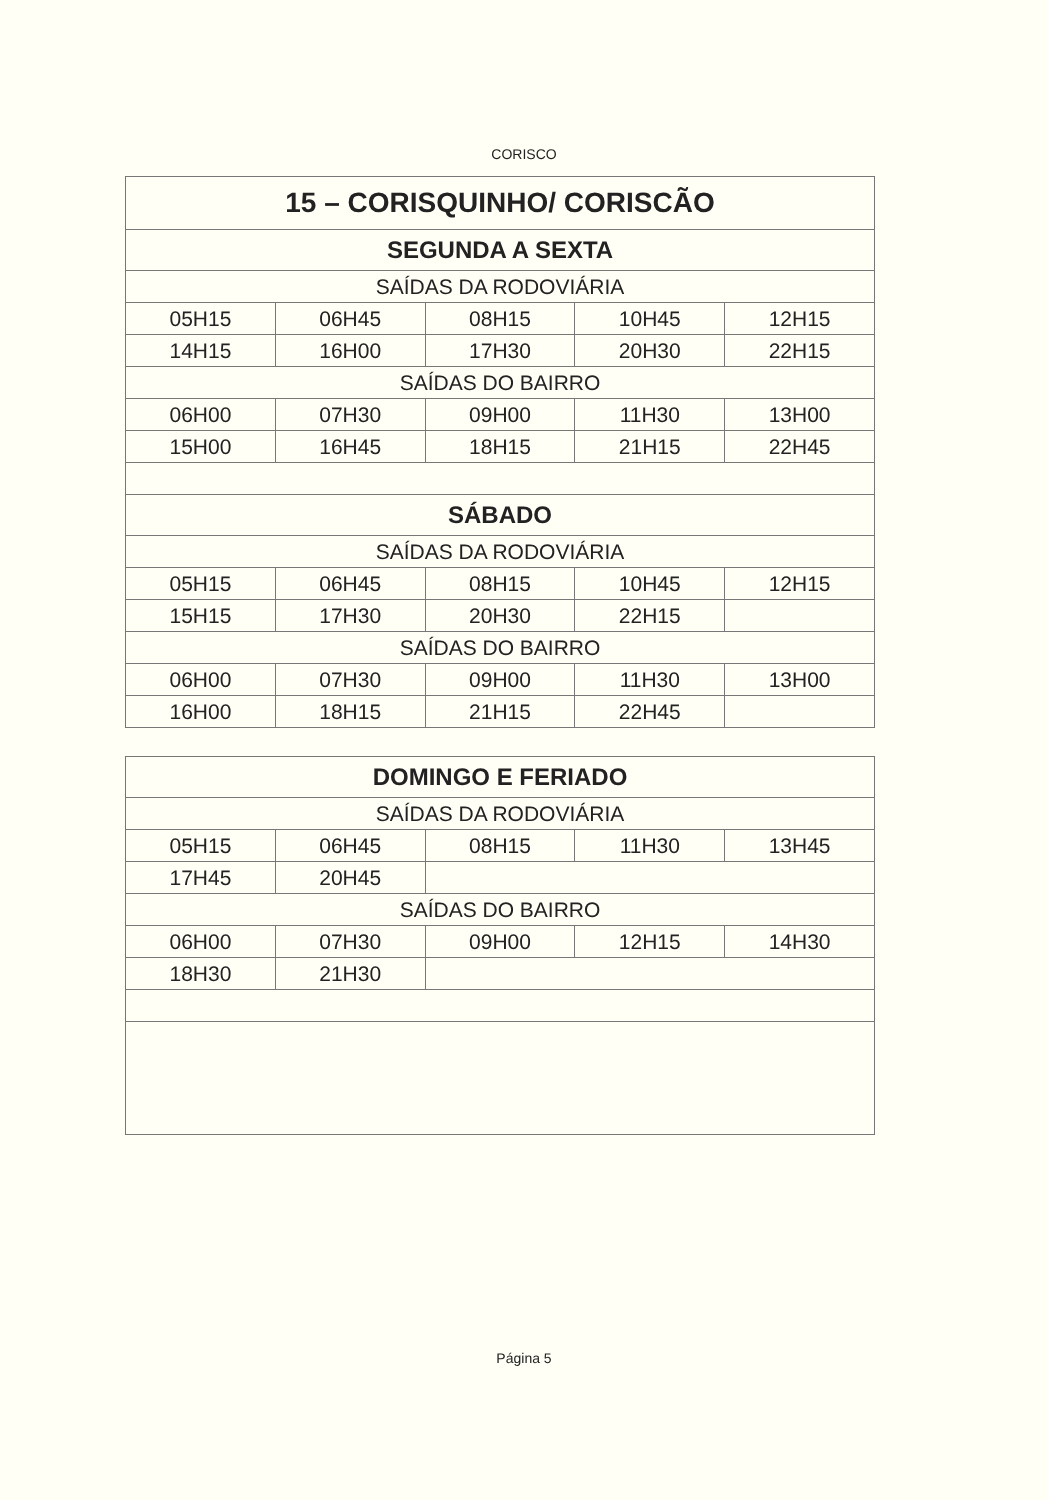CORISCO
| 15 – CORISQUINHO/ CORISCÃO | | | | |
| SEGUNDA A SEXTA | | | | |
| SAÍDAS DA RODOVIÁRIA | | | | |
| 05H15 | 06H45 | 08H15 | 10H45 | 12H15 |
| 14H15 | 16H00 | 17H30 | 20H30 | 22H15 |
| SAÍDAS DO BAIRRO | | | | |
| 06H00 | 07H30 | 09H00 | 11H30 | 13H00 |
| 15H00 | 16H45 | 18H15 | 21H15 | 22H45 |
| SÁBADO | | | | |
| SAÍDAS DA RODOVIÁRIA | | | | |
| 05H15 | 06H45 | 08H15 | 10H45 | 12H15 |
| 15H15 | 17H30 | 20H30 | 22H15 | |
| SAÍDAS DO BAIRRO | | | | |
| 06H00 | 07H30 | 09H00 | 11H30 | 13H00 |
| 16H00 | 18H15 | 21H15 | 22H45 | |
| DOMINGO E FERIADO | | | | |
| SAÍDAS DA RODOVIÁRIA | | | | |
| 05H15 | 06H45 | 08H15 | 11H30 | 13H45 |
| 17H45 | 20H45 | | | |
| SAÍDAS DO BAIRRO | | | | |
| 06H00 | 07H30 | 09H00 | 12H15 | 14H30 |
| 18H30 | 21H30 | | | |
Página 5